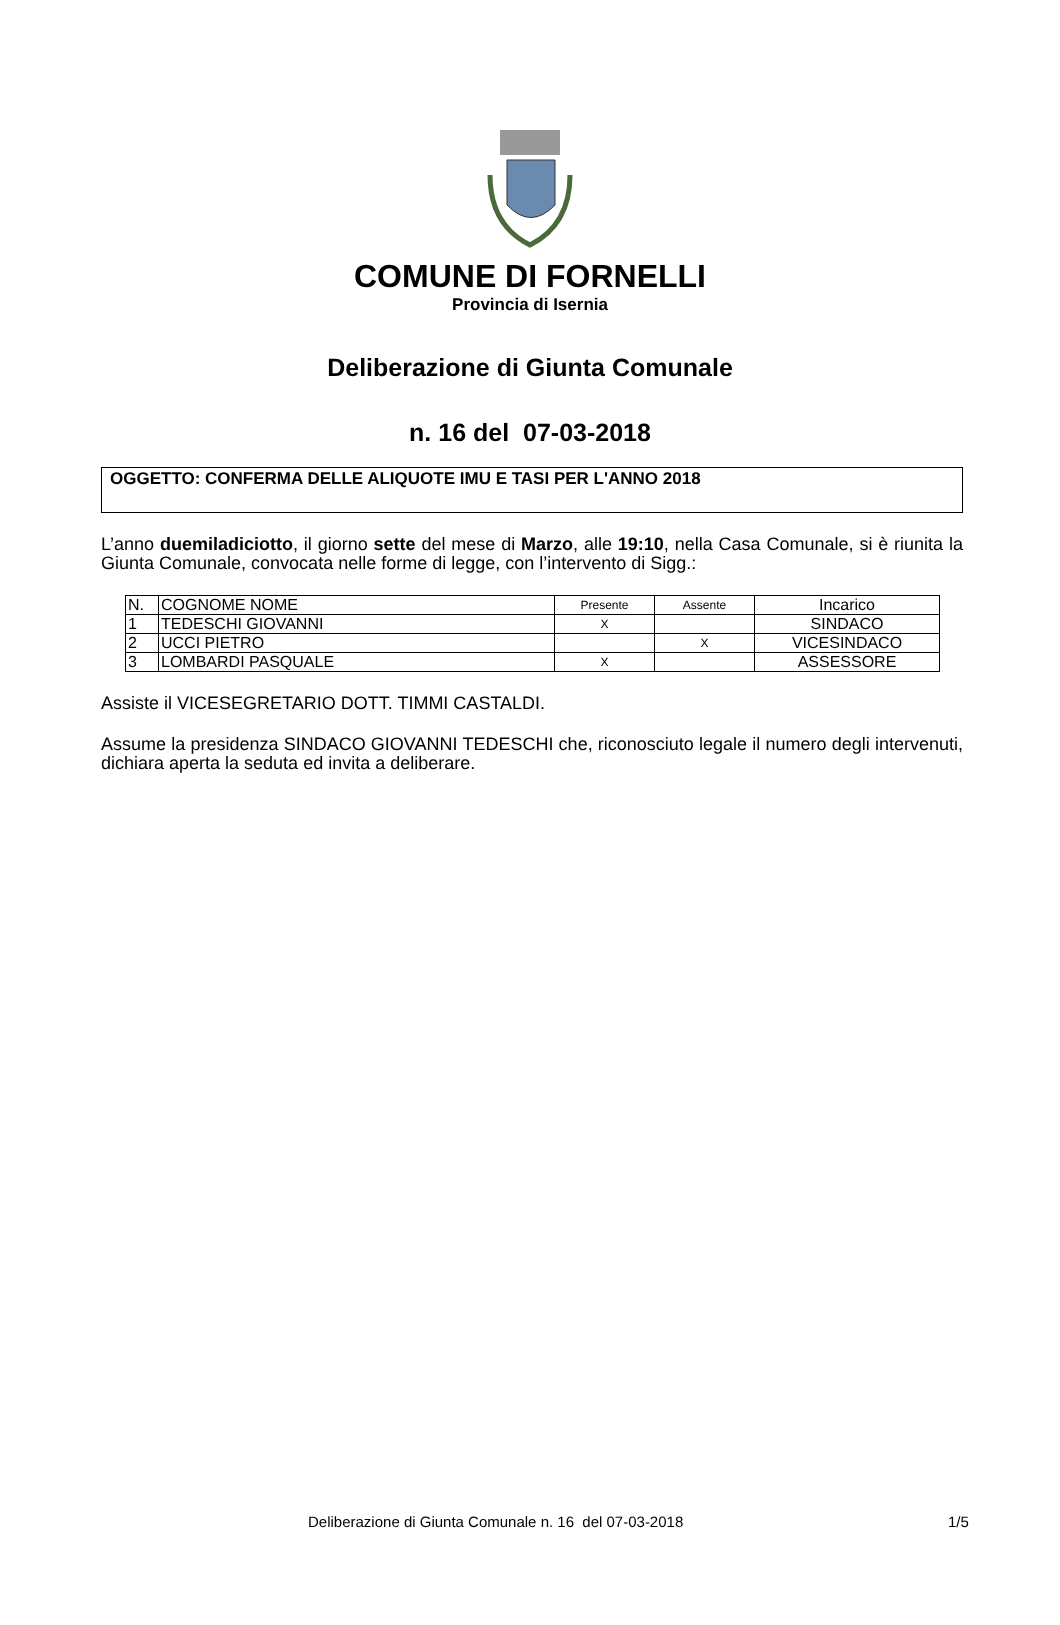COMUNE DI FORNELLI
Provincia di Isernia
Deliberazione di Giunta Comunale
n. 16 del 07-03-2018
OGGETTO: CONFERMA DELLE ALIQUOTE IMU E TASI PER L'ANNO 2018
L’anno duemiladiciotto, il giorno sette del mese di Marzo, alle 19:10, nella Casa Comunale, si è riunita la Giunta Comunale, convocata nelle forme di legge, con l’intervento di Sigg.:
| N. | COGNOME NOME | Presente | Assente | Incarico |
| 1 | TEDESCHI GIOVANNI | X | | SINDACO |
| 2 | UCCI PIETRO | | X | VICESINDACO |
| 3 | LOMBARDI PASQUALE | X | | ASSESSORE |
Assiste il VICESEGRETARIO DOTT. TIMMI CASTALDI.
Assume la presidenza SINDACO GIOVANNI TEDESCHI che, riconosciuto legale il numero degli intervenuti, dichiara aperta la seduta ed invita a deliberare.
Deliberazione di Giunta Comunale n. 16 del 07-03-2018 1/5